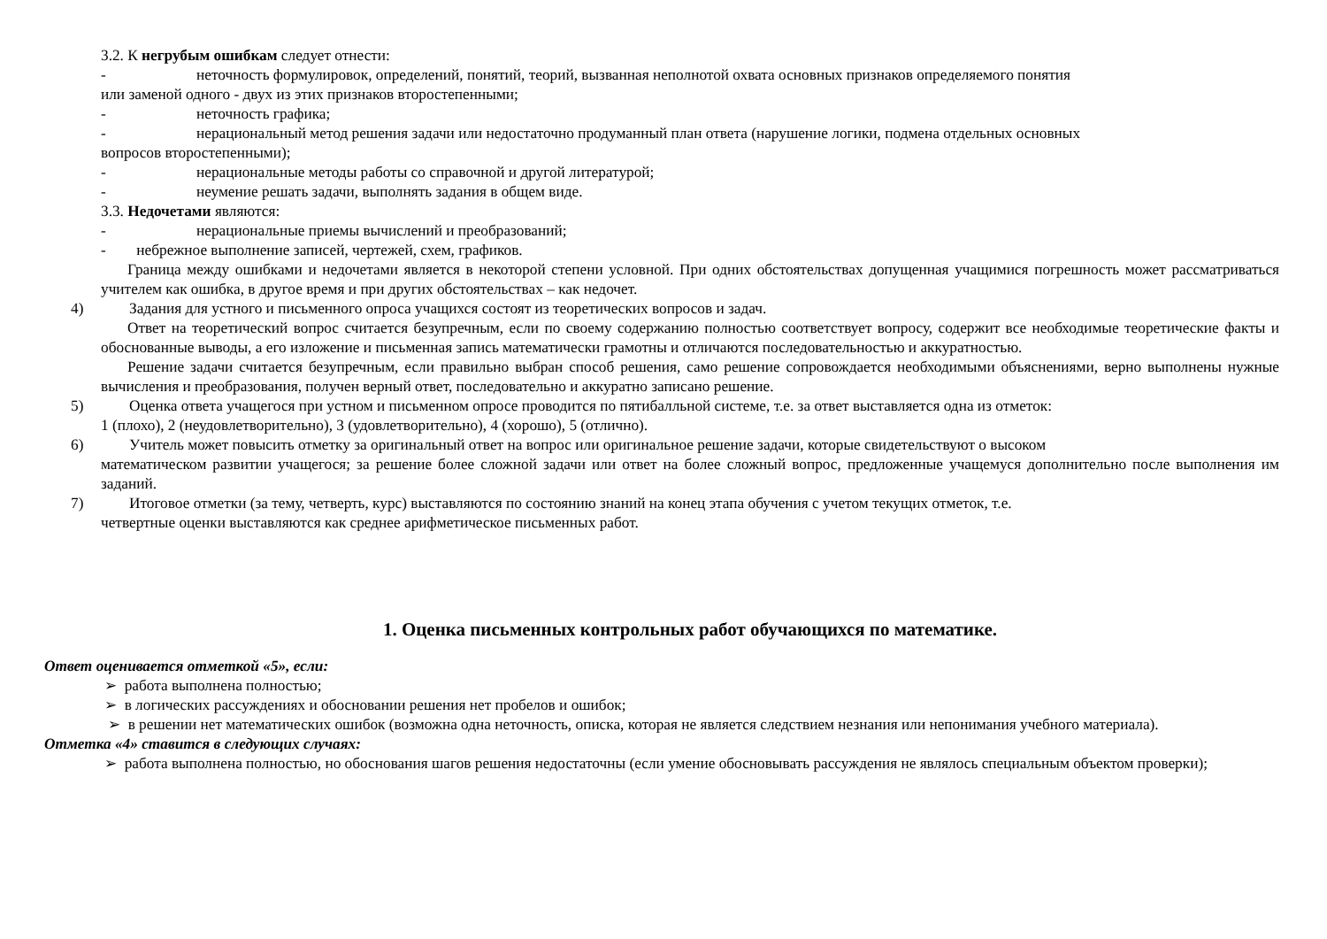3.2. К негрубым ошибкам следует отнести:
- неточность формулировок, определений, понятий, теорий, вызванная неполнотой охвата основных признаков определяемого понятия
или заменой одного - двух из этих признаков второстепенными;
- неточность графика;
- нерациональный метод решения задачи или недостаточно продуманный план ответа (нарушение логики, подмена отдельных основных
вопросов второстепенными);
- нерациональные методы работы со справочной и другой литературой;
- неумение решать задачи, выполнять задания в общем виде.
3.3. Недочетами являются:
- нерациональные приемы вычислений и преобразований;
- небрежное выполнение записей, чертежей, схем, графиков.
Граница между ошибками и недочетами является в некоторой степени условной. При одних обстоятельствах допущенная учащимися погрешность может рассматриваться учителем как ошибка, в другое время и при других обстоятельствах – как недочет.
4) Задания для устного и письменного опроса учащихся состоят из теоретических вопросов и задач.
Ответ на теоретический вопрос считается безупречным, если по своему содержанию полностью соответствует вопросу, содержит все необходимые теоретические факты и обоснованные выводы, а его изложение и письменная запись математически грамотны и отличаются последовательностью и аккуратностью.
Решение задачи считается безупречным, если правильно выбран способ решения, само решение сопровождается необходимыми объяснениями, верно выполнены нужные вычисления и преобразования, получен верный ответ, последовательно и аккуратно записано решение.
5) Оценка ответа учащегося при устном и письменном опросе проводится по пятибалльной системе, т.е. за ответ выставляется одна из отметок:
1 (плохо), 2 (неудовлетворительно), 3 (удовлетворительно), 4 (хорошо), 5 (отлично).
6) Учитель может повысить отметку за оригинальный ответ на вопрос или оригинальное решение задачи, которые свидетельствуют о высоком
математическом развитии учащегося; за решение более сложной задачи или ответ на более сложный вопрос, предложенные учащемуся дополнительно после выполнения им заданий.
7) Итоговое отметки (за тему, четверть, курс) выставляются по состоянию знаний на конец этапа обучения с учетом текущих отметок, т.е.
четвертные оценки выставляются как среднее арифметическое письменных работ.
1. Оценка письменных контрольных работ обучающихся по математике.
Ответ оценивается отметкой «5», если:
➢ работа выполнена полностью;
➢ в логических рассуждениях и обосновании решения нет пробелов и ошибок;
➢ в решении нет математических ошибок (возможна одна неточность, описка, которая не является следствием незнания или непонимания учебного материала).
Отметка «4» ставится в следующих случаях:
➢ работа выполнена полностью, но обоснования шагов решения недостаточны (если умение обосновывать рассуждения не являлось специальным объектом проверки);